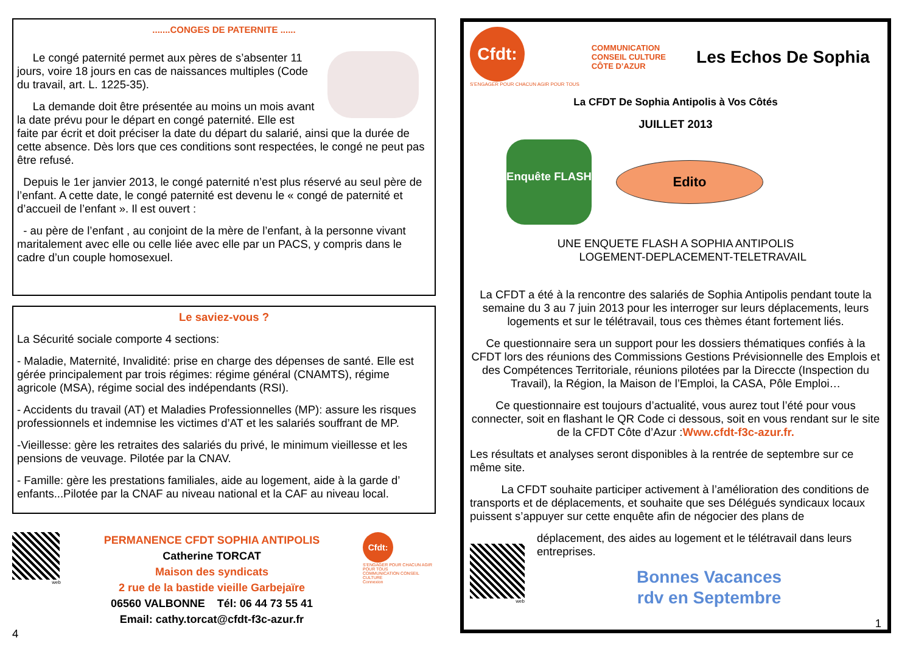.......CONGES DE PATERNITE ......
Le congé paternité permet aux pères de s’absenter 11 jours, voire 18 jours en cas de naissances multiples (Code du travail, art. L. 1225-35).
La demande doit être présentée au moins un mois avant la date prévu pour le départ en congé paternité. Elle est faite par écrit et doit préciser la date du départ du salarié, ainsi que la durée de cette absence. Dès lors que ces conditions sont respectées, le congé ne peut pas être refusé.
Depuis le 1er janvier 2013, le congé paternité n’est plus réservé au seul père de l’enfant. A cette date, le congé paternité est devenu le « congé de paternité et d’accueil de l’enfant ». Il est ouvert :
- au père de l’enfant , au conjoint de la mère de l’enfant, à la personne vivant maritalement avec elle ou celle liée avec elle par un PACS, y compris dans le cadre d’un couple homosexuel.
Le saviez-vous ?
La Sécurité sociale comporte 4 sections:
- Maladie, Maternité, Invalidité: prise en charge des dépenses de santé. Elle est gérée principalement par trois régimes: régime général (CNAMTS), régime agricole (MSA), régime social des indépendants (RSI).
- Accidents du travail (AT) et Maladies Professionnelles (MP): assure les risques professionnels et indemnise les victimes d’AT et les salariés souffrant de MP.
-Vieillesse: gère les retraites des salariés du privé, le minimum vieillesse et les pensions de veuvage. Pilotée par la CNAV.
- Famille: gère les prestations familiales, aide au logement, aide à la garde d’ enfants...Pilotée par la CNAF au niveau national et la CAF au niveau local.
web
PERMANENCE CFDT SOPHIA ANTIPOLIS
Catherine TORCAT
Maison des syndicats
2 rue de la bastide vieille Garbejaïre
06560 VALBONNE Tél: 06 44 73 55 41
Email: cathy.torcat@cfdt-f3c-azur.fr
Cfdt:
S’ENGAGER POUR CHACUN AGIR POUR TOUS
COMMUNICATION CONSEIL CULTURE
Connexion
4
Cfdt:
S’ENGAGER POUR CHACUN AGIR POUR TOUS
COMMUNICATION
CONSEIL CULTURE
CÔTE D’AZUR
Les Echos De Sophia
La CFDT De Sophia Antipolis à Vos Côtés
JUILLET 2013
Enquête FLASH
Edito
UNE ENQUETE FLASH A SOPHIA ANTIPOLIS
LOGEMENT-DEPLACEMENT-TELETRAVAIL
La CFDT a été à la rencontre des salariés de Sophia Antipolis pendant toute la semaine du 3 au 7 juin 2013 pour les interroger sur leurs déplacements, leurs logements et sur le télétravail, tous ces thèmes étant fortement liés.
Ce questionnaire sera un support pour les dossiers thématiques confiés à la CFDT lors des réunions des Commissions Gestions Prévisionnelle des Emplois et des Compétences Territoriale, réunions pilotées par la Direccte (Inspection du Travail), la Région, la Maison de l’Emploi, la CASA, Pôle Emploi…
Ce questionnaire est toujours d’actualité, vous aurez tout l’été pour vous connecter, soit en flashant le QR Code ci dessous, soit en vous rendant sur le site de la CFDT Côte d’Azur :Www.cfdt-f3c-azur.fr.
Les résultats et analyses seront disponibles à la rentrée de septembre sur ce même site.
La CFDT souhaite participer activement à l’amélioration des conditions de transports et de déplacements, et souhaite que ses Délégués syndicaux locaux puissent s’appuyer sur cette enquête afin de négocier des plans de
web
déplacement, des aides au logement et le télétravail dans leurs entreprises.
Bonnes Vacances
rdv en Septembre
1